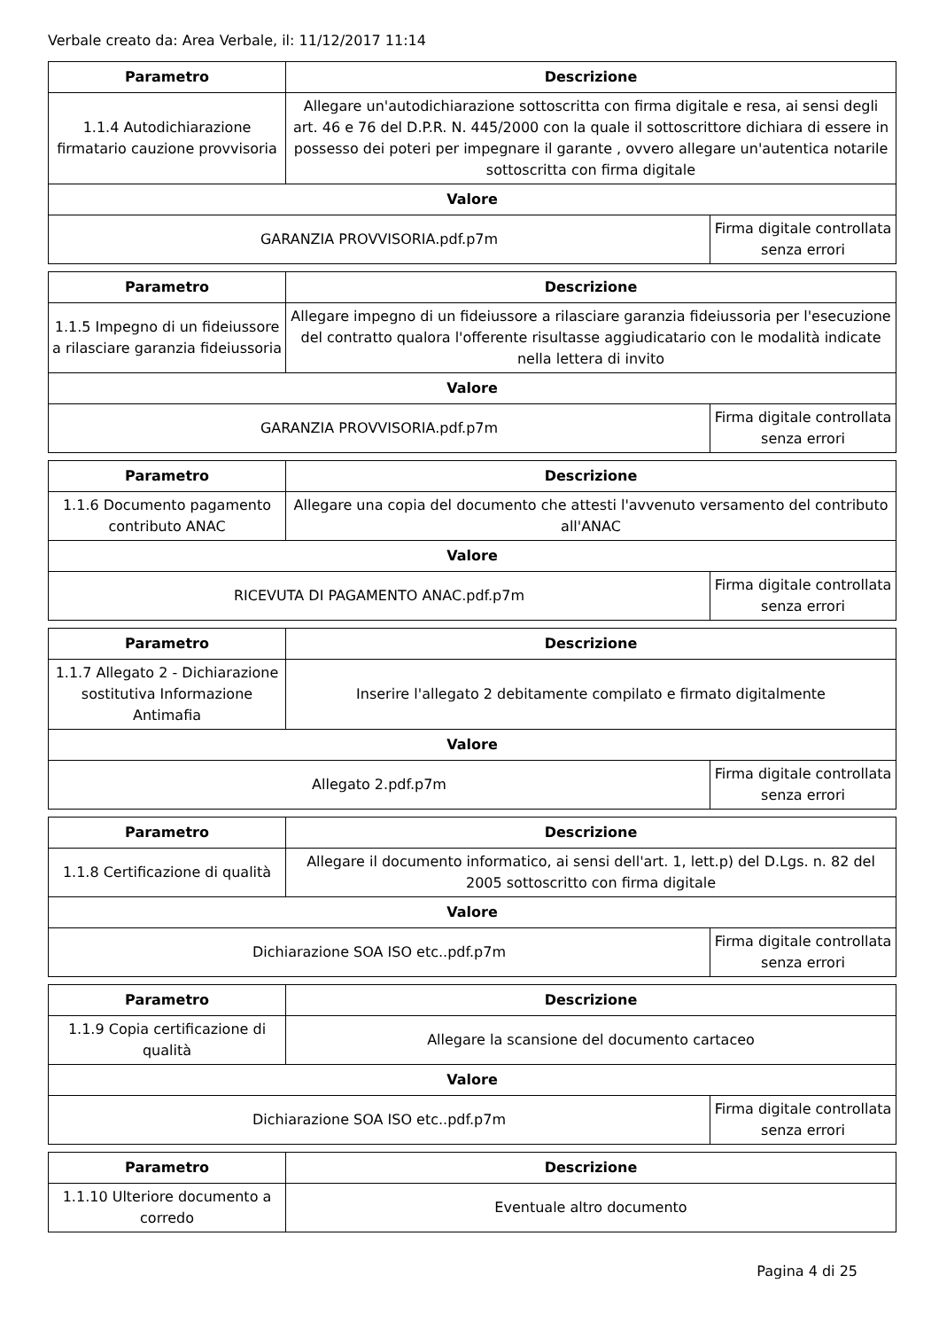Verbale creato da: Area Verbale, il: 11/12/2017 11:14
| Parametro | Descrizione | |
| --- | --- | --- |
| 1.1.4 Autodichiarazione firmatario cauzione provvisoria | Allegare un'autodichiarazione sottoscritta con firma digitale e resa, ai sensi degli art. 46 e 76 del D.P.R. N. 445/2000 con la quale il sottoscrittore dichiara di essere in possesso dei poteri per impegnare il garante , ovvero allegare un'autentica notarile sottoscritta con firma digitale | |
| Valore | | |
| GARANZIA PROVVISORIA.pdf.p7m | | Firma digitale controllata senza errori |
| Parametro | Descrizione | |
| --- | --- | --- |
| 1.1.5 Impegno di un fideiussore a rilasciare garanzia fideiussoria | Allegare impegno di un fideiussore a rilasciare garanzia fideiussoria per l'esecuzione del contratto qualora l'offerente risultasse aggiudicatario con le modalità indicate nella lettera di invito | |
| Valore | | |
| GARANZIA PROVVISORIA.pdf.p7m | | Firma digitale controllata senza errori |
| Parametro | Descrizione | |
| --- | --- | --- |
| 1.1.6 Documento pagamento contributo ANAC | Allegare una copia del documento che attesti l'avvenuto versamento del contributo all'ANAC | |
| Valore | | |
| RICEVUTA DI PAGAMENTO ANAC.pdf.p7m | | Firma digitale controllata senza errori |
| Parametro | Descrizione | |
| --- | --- | --- |
| 1.1.7 Allegato 2 - Dichiarazione sostitutiva Informazione Antimafia | Inserire l'allegato 2 debitamente compilato e firmato digitalmente | |
| Valore | | |
| Allegato 2.pdf.p7m | | Firma digitale controllata senza errori |
| Parametro | Descrizione | |
| --- | --- | --- |
| 1.1.8 Certificazione di qualità | Allegare il documento informatico, ai sensi dell'art. 1, lett.p) del D.Lgs. n. 82 del 2005 sottoscritto con firma digitale | |
| Valore | | |
| Dichiarazione SOA ISO etc..pdf.p7m | | Firma digitale controllata senza errori |
| Parametro | Descrizione | |
| --- | --- | --- |
| 1.1.9 Copia certificazione di qualità | Allegare la scansione del documento cartaceo | |
| Valore | | |
| Dichiarazione SOA ISO etc..pdf.p7m | | Firma digitale controllata senza errori |
| Parametro | Descrizione |
| --- | --- |
| 1.1.10 Ulteriore documento a corredo | Eventuale altro documento |
Pagina 4 di 25